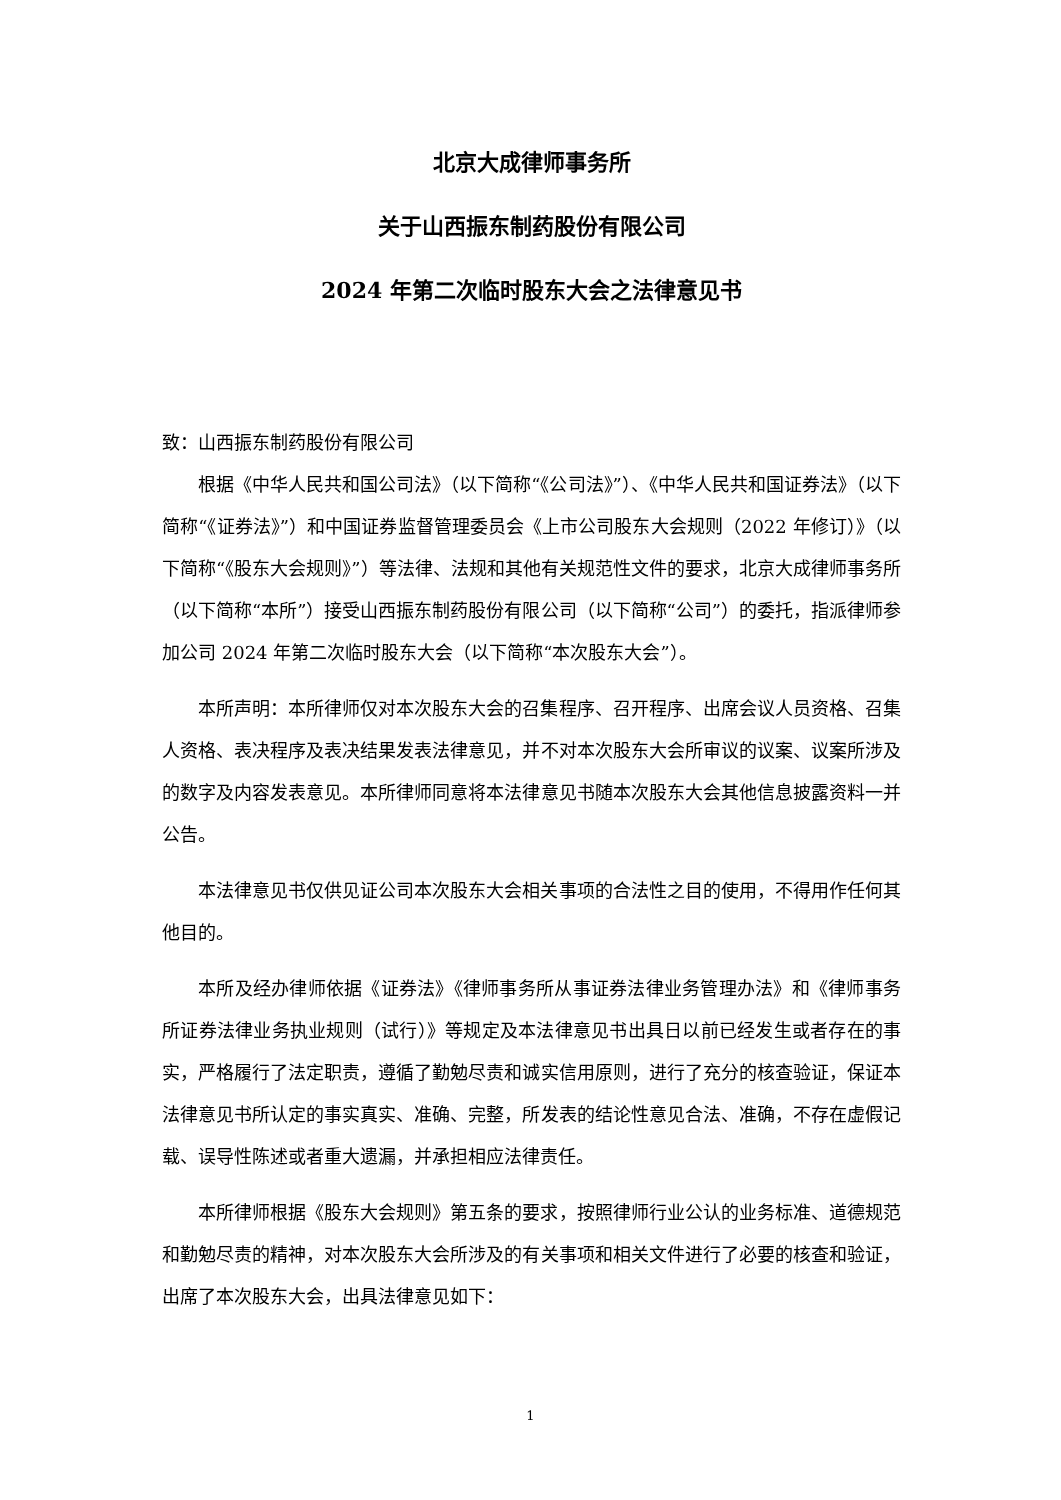北京大成律师事务所
关于山西振东制药股份有限公司
2024 年第二次临时股东大会之法律意见书
致：山西振东制药股份有限公司
根据《中华人民共和国公司法》（以下简称“《公司法》”）、《中华人民共和国证券法》（以下简称“《证券法》”）和中国证券监督管理委员会《上市公司股东大会规则（2022 年修订）》（以下简称“《股东大会规则》”）等法律、法规和其他有关规范性文件的要求，北京大成律师事务所（以下简称“本所”）接受山西振东制药股份有限公司（以下简称“公司”）的委托，指派律师参加公司 2024 年第二次临时股东大会（以下简称“本次股东大会”）。
本所声明：本所律师仅对本次股东大会的召集程序、召开程序、出席会议人员资格、召集人资格、表决程序及表决结果发表法律意见，并不对本次股东大会所审议的议案、议案所涉及的数字及内容发表意见。本所律师同意将本法律意见书随本次股东大会其他信息披露资料一并公告。
本法律意见书仅供见证公司本次股东大会相关事项的合法性之目的使用，不得用作任何其他目的。
本所及经办律师依据《证券法》《律师事务所从事证券法律业务管理办法》和《律师事务所证券法律业务执业规则（试行）》等规定及本法律意见书出具日以前已经发生或者存在的事实，严格履行了法定职责，遵循了勤勉尽责和诚实信用原则，进行了充分的核查验证，保证本法律意见书所认定的事实真实、准确、完整，所发表的结论性意见合法、准确，不存在虚假记载、误导性陈述或者重大遗漏，并承担相应法律责任。
本所律师根据《股东大会规则》第五条的要求，按照律师行业公认的业务标准、道德规范和勤勉尽责的精神，对本次股东大会所涉及的有关事项和相关文件进行了必要的核查和验证，出席了本次股东大会，出具法律意见如下：
1